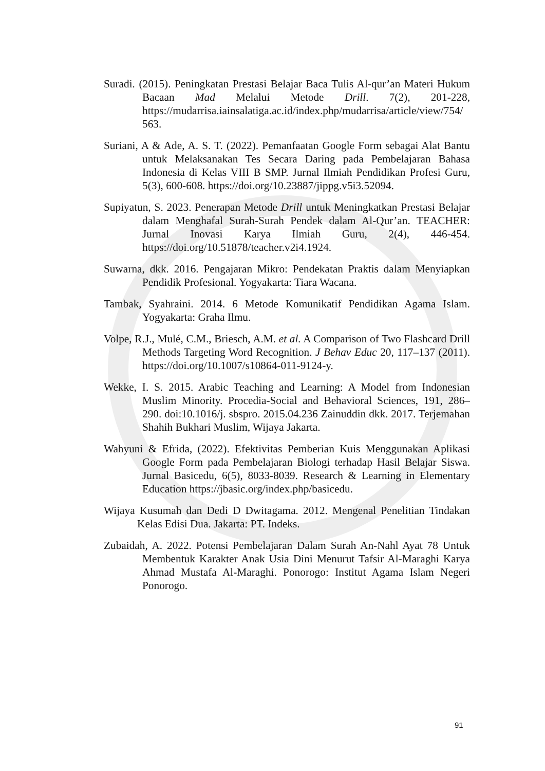Suradi. (2015). Peningkatan Prestasi Belajar Baca Tulis Al-qur’an Materi Hukum Bacaan Mad Melalui Metode Drill. 7(2), 201-228, https://mudarrisa.iainsalatiga.ac.id/index.php/mudarrisa/article/view/754/ 563.
Suriani, A & Ade, A. S. T. (2022). Pemanfaatan Google Form sebagai Alat Bantu untuk Melaksanakan Tes Secara Daring pada Pembelajaran Bahasa Indonesia di Kelas VIII B SMP. Jurnal Ilmiah Pendidikan Profesi Guru, 5(3), 600-608. https://doi.org/10.23887/jippg.v5i3.52094.
Supiyatun, S. 2023. Penerapan Metode Drill untuk Meningkatkan Prestasi Belajar dalam Menghafal Surah-Surah Pendek dalam Al-Qur’an. TEACHER: Jurnal Inovasi Karya Ilmiah Guru, 2(4), 446-454. https://doi.org/10.51878/teacher.v2i4.1924.
Suwarna, dkk. 2016. Pengajaran Mikro: Pendekatan Praktis dalam Menyiapkan Pendidik Profesional. Yogyakarta: Tiara Wacana.
Tambak, Syahraini. 2014. 6 Metode Komunikatif Pendidikan Agama Islam. Yogyakarta: Graha Ilmu.
Volpe, R.J., Mulé, C.M., Briesch, A.M. et al. A Comparison of Two Flashcard Drill Methods Targeting Word Recognition. J Behav Educ 20, 117–137 (2011). https://doi.org/10.1007/s10864-011-9124-y.
Wekke, I. S. 2015. Arabic Teaching and Learning: A Model from Indonesian Muslim Minority. Procedia-Social and Behavioral Sciences, 191, 286–290. doi:10.1016/j. sbspro. 2015.04.236 Zainuddin dkk. 2017. Terjemahan Shahih Bukhari Muslim, Wijaya Jakarta.
Wahyuni & Efrida, (2022). Efektivitas Pemberian Kuis Menggunakan Aplikasi Google Form pada Pembelajaran Biologi terhadap Hasil Belajar Siswa. Jurnal Basicedu, 6(5), 8033-8039. Research & Learning in Elementary Education https://jbasic.org/index.php/basicedu.
Wijaya Kusumah dan Dedi D Dwitagama. 2012. Mengenal Penelitian Tindakan Kelas Edisi Dua. Jakarta: PT. Indeks.
Zubaidah, A. 2022. Potensi Pembelajaran Dalam Surah An-Nahl Ayat 78 Untuk Membentuk Karakter Anak Usia Dini Menurut Tafsir Al-Maraghi Karya Ahmad Mustafa Al-Maraghi. Ponorogo: Institut Agama Islam Negeri Ponorogo.
91